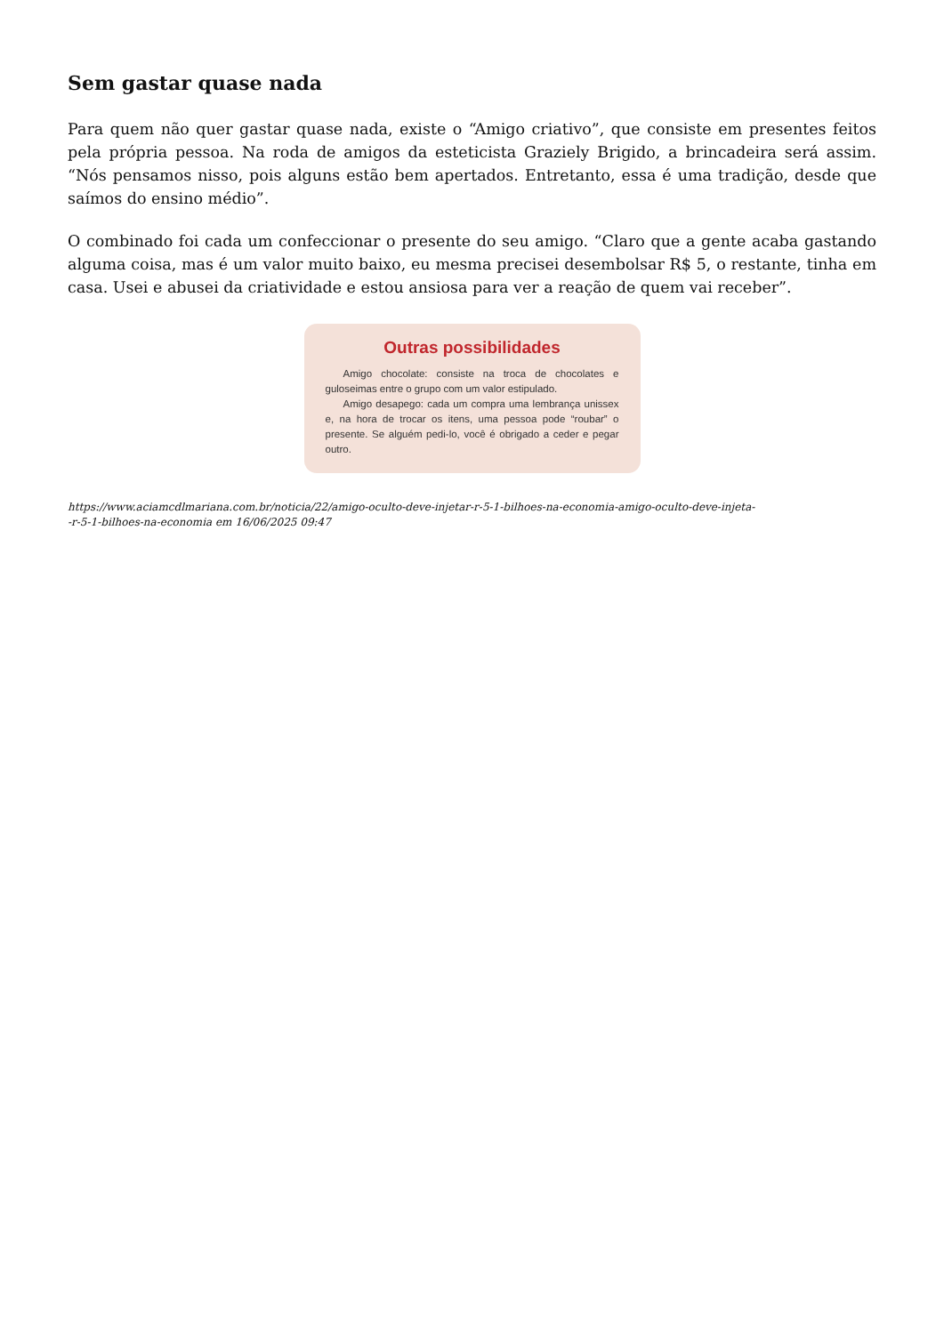Sem gastar quase nada
Para quem não quer gastar quase nada, existe o “Amigo criativo”, que consiste em presentes feitos pela própria pessoa. Na roda de amigos da esteticista Graziely Brigido, a brincadeira será assim. “Nós pensamos nisso, pois alguns estão bem apertados. Entretanto, essa é uma tradição, desde que saímos do ensino médio”.
O combinado foi cada um confeccionar o presente do seu amigo. “Claro que a gente acaba gastando alguma coisa, mas é um valor muito baixo, eu mesma precisei desembolsar R$ 5, o restante, tinha em casa. Usei e abusei da criatividade e estou ansiosa para ver a reação de quem vai receber”.
Outras possibilidades
Amigo chocolate: consiste na troca de chocolates e guloseimas entre o grupo com um valor estipulado.
Amigo desapego: cada um compra uma lembrança unissex e, na hora de trocar os itens, uma pessoa pode “roubar” o presente. Se alguém pedi-lo, você é obrigado a ceder e pegar outro.
https://www.aciamcdlmariana.com.br/noticia/22/amigo-oculto-deve-injetar-r-5-1-bilhoes-na-economia-amigo-oculto-deve-injeta-
-r-5-1-bilhoes-na-economia em 16/06/2025 09:47